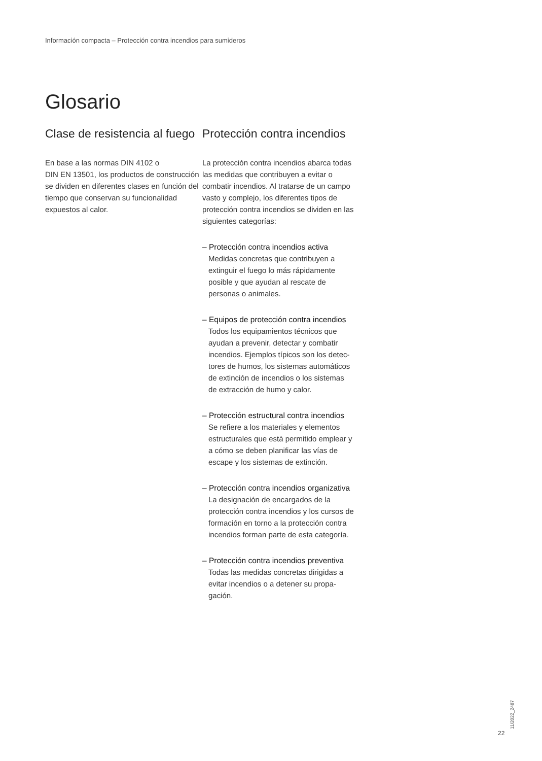Información compacta – Protección contra incendios para sumideros
Glosario
Clase de resistencia al fuego
En base a las normas DIN 4102 o
DIN EN 13501, los productos de construcción se dividen en diferentes clases en función del tiempo que conservan su funcionalidad expuestos al calor.
Protección contra incendios
La protección contra incendios abarca todas las medidas que contribuyen a evitar o combatir incendios. Al tratarse de un campo vasto y complejo, los diferentes tipos de protección contra incendios se dividen en las siguientes categorías:
– Protección contra incendios activa
Medidas concretas que contribuyen a extinguir el fuego lo más rápidamente posible y que ayudan al rescate de personas o animales.
– Equipos de protección contra incendios
Todos los equipamientos técnicos que ayudan a prevenir, detectar y combatir incendios. Ejemplos típicos son los detec-tores de humos, los sistemas automáticos de extinción de incendios o los sistemas de extracción de humo y calor.
– Protección estructural contra incendios
Se refiere a los materiales y elementos estructurales que está permitido emplear y a cómo se deben planificar las vías de escape y los sistemas de extinción.
– Protección contra incendios organizativa
La designación de encargados de la protección contra incendios y los cursos de formación en torno a la protección contra incendios forman parte de esta categoría.
– Protección contra incendios preventiva
Todas las medidas concretas dirigidas a evitar incendios o a detener su propa-gación.
11/2022_2487
22